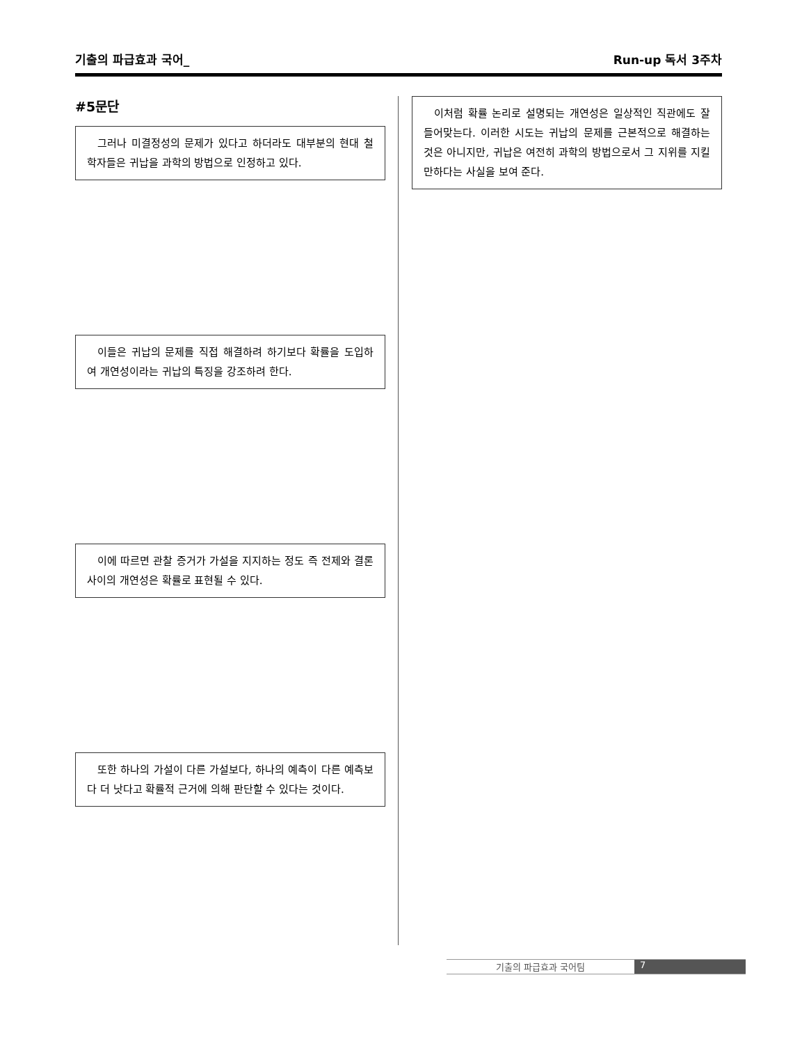기출의 파급효과 국어_ Run-up 독서 3주차
#5문단
그러나 미결정성의 문제가 있다고 하더라도 대부분의 현대 철학자들은 귀납을 과학의 방법으로 인정하고 있다.
이들은 귀납의 문제를 직접 해결하려 하기보다 확률을 도입하여 개연성이라는 귀납의 특징을 강조하려 한다.
이에 따르면 관찰 증거가 가설을 지지하는 정도 즉 전제와 결론 사이의 개연성은 확률로 표현될 수 있다.
또한 하나의 가설이 다른 가설보다, 하나의 예측이 다른 예측보다 더 낫다고 확률적 근거에 의해 판단할 수 있다는 것이다.
이처럼 확률 논리로 설명되는 개연성은 일상적인 직관에도 잘 들어맞는다. 이러한 시도는 귀납의 문제를 근본적으로 해결하는 것은 아니지만, 귀납은 여전히 과학의 방법으로서 그 지위를 지킬 만하다는 사실을 보여 준다.
기출의 파급효과 국어팀 7